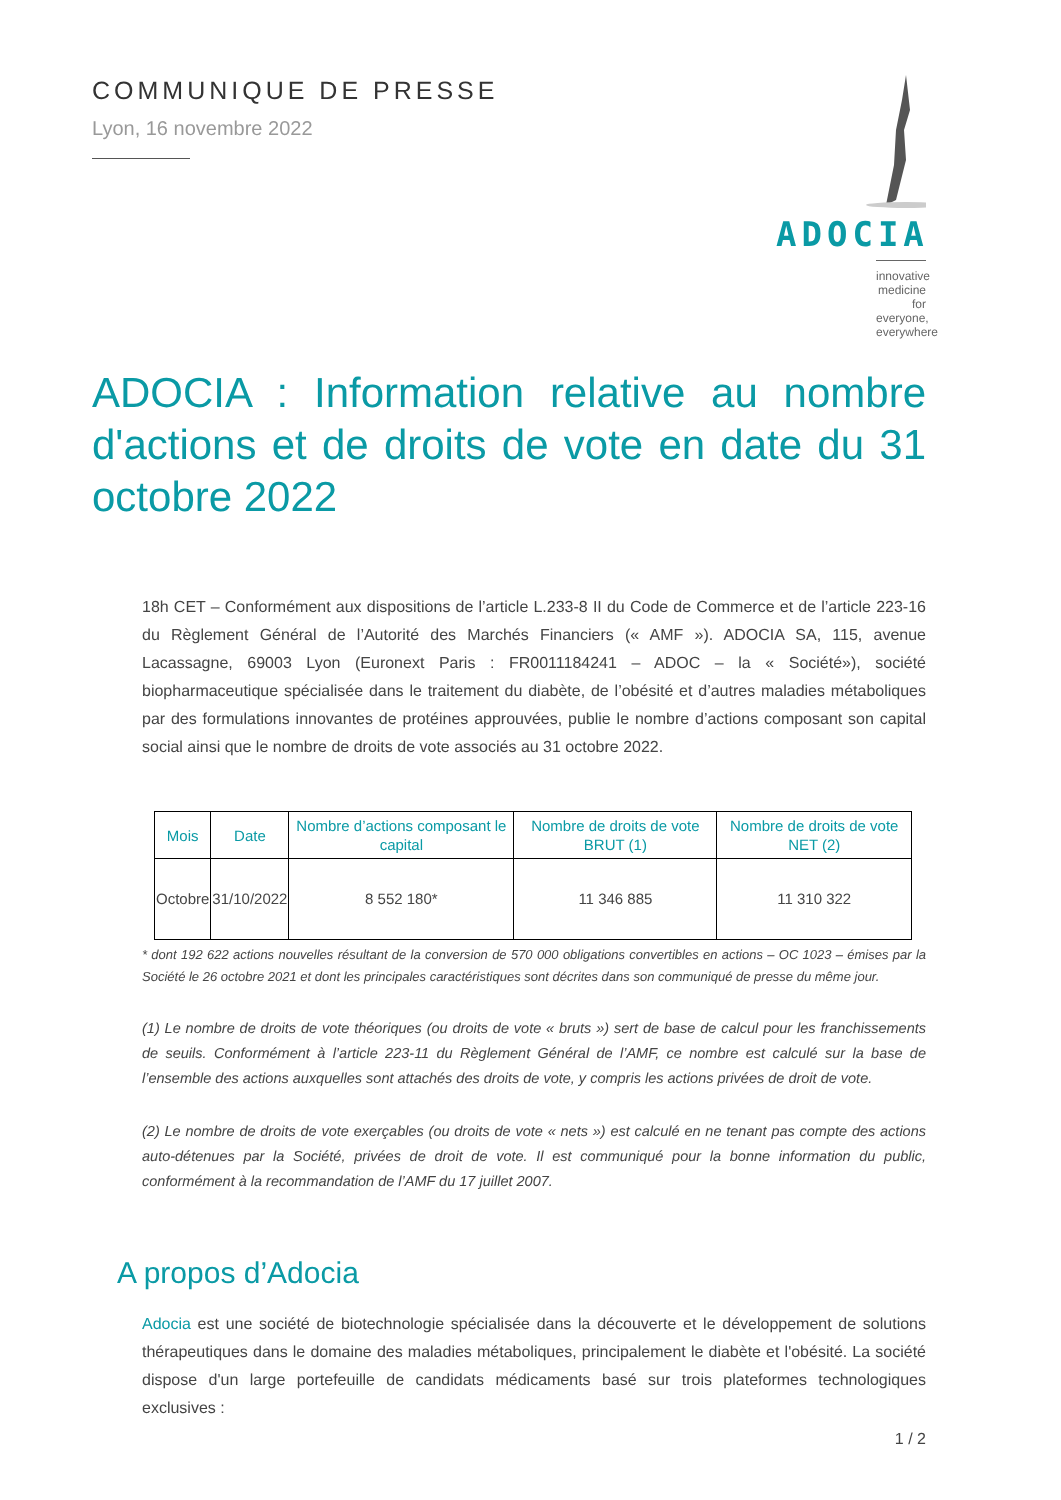COMMUNIQUE DE PRESSE
Lyon, 16 novembre 2022
ADOCIA
innovative medicine
for everyone, everywhere
ADOCIA : Information relative au nombre d'actions et de droits de vote en date du 31 octobre 2022
18h CET – Conformément aux dispositions de l’article L.233-8 II du Code de Commerce et de l’article 223-16 du Règlement Général de l’Autorité des Marchés Financiers (« AMF »). ADOCIA SA, 115, avenue Lacassagne, 69003 Lyon (Euronext Paris : FR0011184241 – ADOC – la « Société»), société biopharmaceutique spécialisée dans le traitement du diabète, de l’obésité et d’autres maladies métaboliques par des formulations innovantes de protéines approuvées, publie le nombre d’actions composant son capital social ainsi que le nombre de droits de vote associés au 31 octobre 2022.
| Mois | Date | Nombre d’actions composant le capital | Nombre de droits de vote BRUT (1) | Nombre de droits de vote NET (2) |
| --- | --- | --- | --- | --- |
| Octobre | 31/10/2022 | 8 552 180* | 11 346 885 | 11 310 322 |
* dont 192 622 actions nouvelles résultant de la conversion de 570 000 obligations convertibles en actions – OC 1023 – émises par la Société le 26 octobre 2021 et dont les principales caractéristiques sont décrites dans son communiqué de presse du même jour.
(1) Le nombre de droits de vote théoriques (ou droits de vote « bruts ») sert de base de calcul pour les franchissements de seuils. Conformément à l’article 223-11 du Règlement Général de l’AMF, ce nombre est calculé sur la base de l’ensemble des actions auxquelles sont attachés des droits de vote, y compris les actions privées de droit de vote.
(2) Le nombre de droits de vote exerçables (ou droits de vote « nets ») est calculé en ne tenant pas compte des actions auto-détenues par la Société, privées de droit de vote. Il est communiqué pour la bonne information du public, conformément à la recommandation de l’AMF du 17 juillet 2007.
A propos d’Adocia
Adocia est une société de biotechnologie spécialisée dans la découverte et le développement de solutions thérapeutiques dans le domaine des maladies métaboliques, principalement le diabète et l'obésité. La société dispose d'un large portefeuille de candidats médicaments basé sur trois plateformes technologiques exclusives :
1 / 2